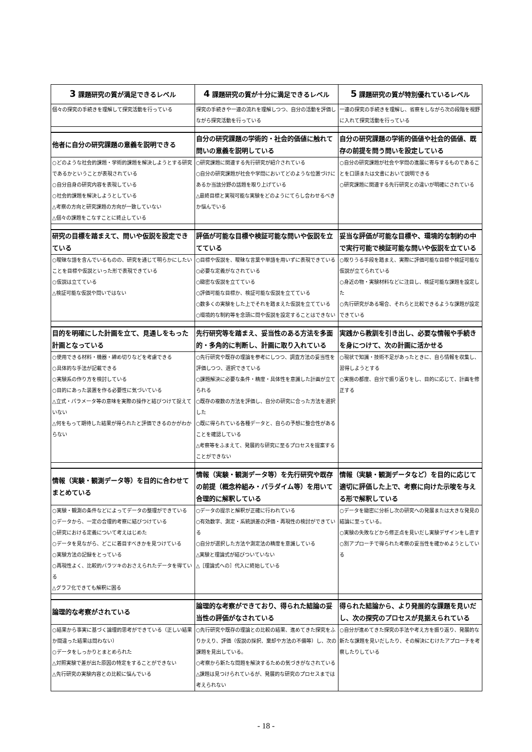| 3 課題研究の質が満足できるレベル | 4 課題研究の質が十分に満足できるレベル | 5 課題研究の質が特別優れているレベル |
| --- | --- | --- |
| 個々の探究の手続きを理解して探究活動を行っている | 探究の手続きや一連の流れを理解しつつ、自分の活動を評価しながら探究活動を行っている | 一連の探究の手続きを理解し、省察をしながら次の段階を視野に入れて探究活動を行っている |
| 他者に自分の研究課題の意義を説明できる | 自分の研究課題の学術的・社会的価値に触れて問いの意義を説明している | 自分の研究課題の学術的価値や社会的価値、既存の前提を問う問いを設定している |
| ○どのような社会的課題・学術的課題を解決しようとする研究であるかということが表現されている ○自分自身の研究内容を表現している ○社会的課題を解決しようとしている △考察の方向と研究課題の方向が一致していない △個々の課題をこなすことに終止している | ○研究課題に関連する先行研究が紹介されている ○自分の研究課題が社会や学問においてどのような位置づけにあるか当該分野の話題を取り上げている △最終目標と実現可能な実験をどのようにてらし合わせるべきか悩んでいる | ○自分の研究課題が社会や学問の進展に寄与するものであることを口頭または文書において説明できる ○研究課題に関連する先行研究との違いが明確にされている |
| 研究の目標を踏まえて、問いや仮説を設定できている | 評価が可能な目標や検証可能な問いや仮説を立てている | 妥当な評価が可能な目標や、環境的な制約の中で実行可能で検証可能な問いや仮説を立ている |
| ○曖昧な語を含んでいるものの、研究を通じて明らかにしたいことを目標や仮説といった形で表現できている ○仮説は立てている △検証可能な仮説や問いではない | ○目標や仮説を、曖昧な言葉や単語を用いずに表現できている ○必要な定義がなされている ○緻密な仮説を立てている ○評価可能な目標か、検証可能な仮説を立てている ○数多くの実験をした上でそれを踏まえた仮説を立てている ○環境的な制約等を念頭に問や仮説を設定することはできない | ○取りうる手段を踏まえ、実際に評価可能な目標や検証可能な仮説が立てられている ○身近の物・実験材料などに注目し、検証可能な課題を設定した ○先行研究がある場合、それらと比較できるような課題が設定できている |
| 目的を明確にした計画を立て、見通しをもった計画となっている | 先行研究等を踏まえ、妥当性のある方法を多面的・多角的に判断し、計画に取り入れている | 実践から教訓を引き出し、必要な情報や手続きを身につけて、次の計画に活かせる |
| ○使用できる材料・機器・締め切りなどを考慮できる ○具体的な手法が記載できる ○実験系の作り方を検討している ○目的にあった装置を作る必要性に気づいている △立式・パラメータ等の意味を実際の操作と結びつけて捉えていない △何をもって期待した結果が得られたと評価できるのかがわからない | ○先行研究や既存の理論を参考にしつつ、調査方法の妥当性を評価しつつ、選択できている ○課題解決に必要な条件・精度・具体性を意識した計画が立てられる ○既存の複数の方法を評価し、自分の研究に合った方法を選択した ○既に得られている各種データと、自らの予想に整合性があることを確認している △考察等をふまえて、発展的な研究に至るプロセスを提案することができない | ○現状で知識・技術不足があったときに、自ら情報を収集し、習得しようとする ○実施の都度、自分で振り返りをし、目的に応じて、計画を修正する |
| 情報（実験・観測データ等）を目的に合わせてまとめている | 情報（実験・観測データ等）を先行研究や既存の前提（概念枠組み・パラダイム等）を用いて合理的に解釈している | 情報（実験・観測データなど）を目的に応じて適切に評価した上で、考察に向けた示唆を与える形で解釈している |
| ○実験・観測の条件などによってデータの整理ができている ○データから、一定の合理的考察に結びつけている ○研究における定義について考えはじめた ○データを見ながら、どこに着目すべきかを見つけている ○実験方法の記録をとっている ○再現性よく、比較的バラツキのおさえられたデータを得ている △グラフ化できても解釈に困る | ○データの提示と解釈が正確に行われている ○有効数字、測定・系統誤差の評価・再現性の検討ができている ○自分が選択した方法や測定法の精度を意識している △実験と理論式が結びついていない △［理論式への］代入に終始している | ○データを緻密に分析し次の研究への発展または大きな発見の結論に至っている。 ○実験の失敗などから修正点を見いだし実験デザインをし直す ○別アプローチで得られた考察の妥当性を確かめようとしている |
| 論理的な考察がされている | 論理的な考察ができており、得られた結論の妥当性の評価がなされている | 得られた結論から、より発展的な課題を見いだし、次の探究のプロセスが見据えられている |
| ○結果から事実に基づく論理的思考ができている（正しい結果か間違った結果は問わない） ○データをしっかりとまとめられた △対照実験で差が出た原因の特定をすることができない △先行研究の実験内容との比較に悩んでいる | ○先行研究や既存の理論との比較の結果、進めてきた探究をふりかえり、評価（仮説の採択、棄却や方法の不備等）し、次の課題を見出している。 ○考察から新たな問題を解決するための気づきがなされている △課題は見つけられているが、発展的な研究のプロセスまでは考えられない | ○自分が進めてきた探究の手法や考え方を振り返り、発展的な新たな課題を見いだしたり、その解決にむけたアプローチを考察したりしている |
- 18 -